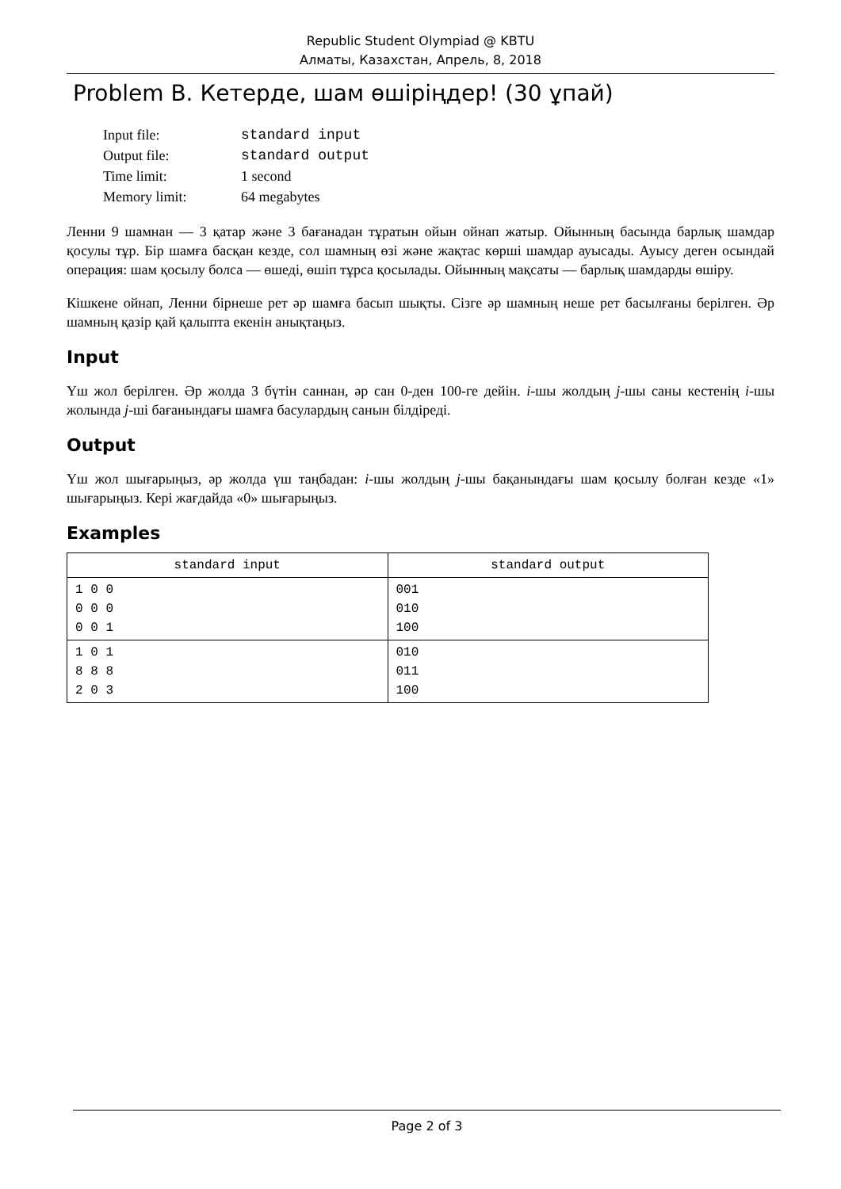Republic Student Olympiad @ KBTU
Алматы, Казахстан, Апрель, 8, 2018
Problem B. Кетерде, шам өшіріңдер! (30 ұпай)
| Input file: | standard input |
| Output file: | standard output |
| Time limit: | 1 second |
| Memory limit: | 64 megabytes |
Ленни 9 шамнан — 3 қатар және 3 бағанадан тұратын ойын ойнап жатыр. Ойынның басында барлық шамдар қосулы тұр. Бір шамға басқан кезде, сол шамның өзі және жақтас көрші шамдар ауысады. Ауысу деген осындай операция: шам қосылу болса — өшеді, өшіп тұрса қосылады. Ойынның мақсаты — барлық шамдарды өшіру.
Кішкене ойнап, Ленни бірнеше рет әр шамға басып шықты. Сізге әр шамның неше рет басылғаны берілген. Әр шамның қазір қай қалыпта екенін анықтаңыз.
Input
Үш жол берілген. Әр жолда 3 бүтін саннан, әр сан 0-ден 100-ге дейін. i-шы жолдың j-шы саны кестенің i-шы жолында j-ші бағанындағы шамға басулардың санын білдіреді.
Output
Үш жол шығарыңыз, әр жолда үш таңбадан: i-шы жолдың j-шы бақанындағы шам қосылу болған кезде «1» шығарыңыз. Кері жағдайда «0» шығарыңыз.
Examples
| standard input | standard output |
| --- | --- |
| 1 0 0 0 0 0 0 0 1 | 001 010 100 |
| 1 0 1 8 8 8 2 0 3 | 010 011 100 |
Page 2 of 3